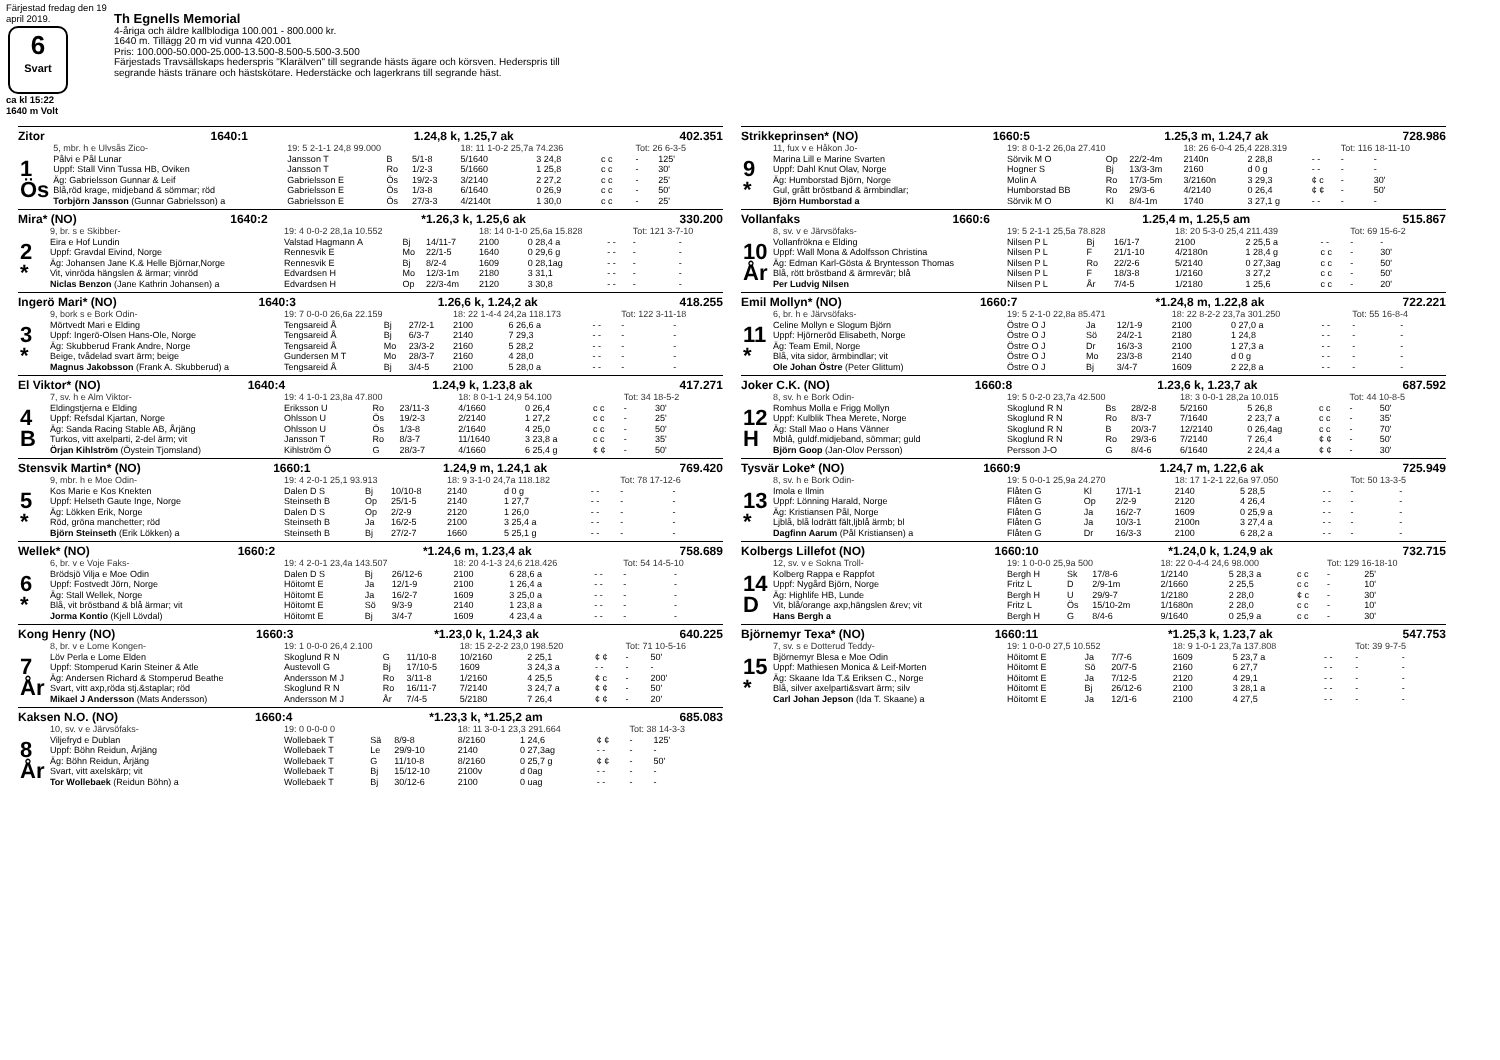Färjestad fredag den 19 april 2019.
6
Svart
ca kl 15:22
1640 m Volt
Th Egnells Memorial
4-åriga och äldre kallblodiga 100.001 - 800.000 kr.
1640 m. Tillägg 20 m vid vunna 420.001
Pris: 100.000-50.000-25.000-13.500-8.500-5.500-3.500
Färjestads Travsällskaps hederspris "Klarälven" till segrande hästs ägare och körsven. Hederspris till
segrande hästs tränare och hästskötare. Hederstäcke och lagerkrans till segrande häst.
Zitor 1640:1 1.24,8 k, 1.25,7 ak 402.351
| | 5, mbr. h e Ulvsås Zico- | 19: 5 2-1-1 24,8 99.000 | | | 18: 11 1-0-2 25,7a 74.236 | | | Tot: 26 6-3-5 | |
| 1 | Pålvi e Pål Lunar | Jansson T | B | 5/1-8 | 5/1640 | 3 24,8 | c c | - | 125' |
| | Uppf: Stall Vinn Tussa HB, Oviken | Jansson T | Ro | 1/2-3 | 5/1660 | 1 25,8 | c c | - | 30' |
| | Äg: Gabrielsson Gunnar & Leif | Gabrielsson E | Ös | 19/2-3 | 3/2140 | 2 27,2 | c c | - | 25' |
| Ös | Blå,röd krage, midjeband & sömmar; röd | Gabrielsson E | Ös | 1/3-8 | 6/1640 | 0 26,9 | c c | - | 50' |
| | Torbjörn Jansson (Gunnar Gabrielsson) a | Gabrielsson E | Ös | 27/3-3 | 4/2140t | 1 30,0 | c c | - | 25' |
Mira* (NO) 1640:2 *1.26,3 k, 1.25,6 ak 330.200
| | 9, br. s e Skibber- | 19: 4 0-0-2 28,1a 10.552 | | | 18: 14 0-1-0 25,6a 15.828 | | | Tot: 121 3-7-10 | |
| 2 | Eira e Hof Lundin | Valstad Hagmann A | Bj | 14/11-7 | 2100 | 0 28,4 a | - - | - | - |
| | Uppf: Gravdal Eivind, Norge | Rennesvik E | Mo | 22/1-5 | 1640 | 0 29,6 g | - - | - | - |
| | Äg: Johansen Jane K.& Helle Björnar,Norge | Rennesvik E | Bj | 8/2-4 | 1609 | 0 28,1ag | - - | - | - |
| * | Vit, vinröda hängslen & ärmar; vinröd | Edvardsen H | Mo | 12/3-1m | 2180 | 3 31,1 | - - | - | - |
| | Niclas Benzon (Jane Kathrin Johansen) a | Edvardsen H | Op | 22/3-4m | 2120 | 3 30,8 | - - | - | - |
Ingerö Mari* (NO) 1640:3 1.26,6 k, 1.24,2 ak 418.255
| | 9, bork s e Bork Odin- | 19: 7 0-0-0 26,6a 22.159 | | | 18: 22 1-4-4 24,2a 118.173 | | | Tot: 122 3-11-18 | |
| 3 | Mörtvedt Mari e Elding | Tengsareid Å | Bj | 27/2-1 | 2100 | 6 26,6 a | - - | - | - |
| | Uppf: Ingerö-Olsen Hans-Ole, Norge | Tengsareid Å | Bj | 6/3-7 | 2140 | 7 29,3 | - - | - | - |
| | Äg: Skubberud Frank Andre, Norge | Tengsareid Å | Mo | 23/3-2 | 2160 | 5 28,2 | - - | - | - |
| * | Beige, tvådelad svart ärm; beige | Gundersen M T | Mo | 28/3-7 | 2160 | 4 28,0 | - - | - | - |
| | Magnus Jakobsson (Frank A. Skubberud) a | Tengsareid Å | Bj | 3/4-5 | 2100 | 5 28,0 a | - - | - | - |
El Viktor* (NO) 1640:4 1.24,9 k, 1.23,8 ak 417.271
| | 7, sv. h e Alm Viktor- | 19: 4 1-0-1 23,8a 47.800 | | | 18: 8 0-1-1 24,9 54.100 | | | Tot: 34 18-5-2 | |
| 4 | Eldingstjerna e Elding | Eriksson U | Ro | 23/11-3 | 4/1660 | 0 26,4 | c c | - | 30' |
| | Uppf: Refsdal Kjartan, Norge | Ohlsson U | Ös | 19/2-3 | 2/2140 | 1 27,2 | c c | - | 25' |
| | Äg: Sanda Racing Stable AB, Årjäng | Ohlsson U | Ös | 1/3-8 | 2/1640 | 4 25,0 | c c | - | 50' |
| B | Turkos, vitt axelparti, 2-del ärm; vit | Jansson T | Ro | 8/3-7 | 11/1640 | 3 23,8 a | c c | - | 35' |
| | Örjan Kihlström (Öystein Tjomsland) | Kihlström Ö | G | 28/3-7 | 4/1660 | 6 25,4 g | ¢ ¢ | - | 50' |
Stensvik Martin* (NO) 1660:1 1.24,9 m, 1.24,1 ak 769.420
| | 9, mbr. h e Moe Odin- | 19: 4 2-0-1 25,1 93.913 | | | 18: 9 3-1-0 24,7a 118.182 | | | Tot: 78 17-12-6 | |
| 5 | Kos Marie e Kos Knekten | Dalen D S | Bj | 10/10-8 | 2140 | d 0 g | - - | - | - |
| | Uppf: Helseth Gaute Inge, Norge | Steinseth B | Op | 25/1-5 | 2140 | 1 27,7 | - - | - | - |
| | Äg: Lökken Erik, Norge | Dalen D S | Op | 2/2-9 | 2120 | 1 26,0 | - - | - | - |
| * | Röd, gröna manchetter; röd | Steinseth B | Ja | 16/2-5 | 2100 | 3 25,4 a | - - | - | - |
| | Björn Steinseth (Erik Lökken) a | Steinseth B | Bj | 27/2-7 | 1660 | 5 25,1 g | - - | - | - |
Wellek* (NO) 1660:2 *1.24,6 m, 1.23,4 ak 758.689
| | 6, br. v e Voje Faks- | 19: 4 2-0-1 23,4a 143.507 | | | 18: 20 4-1-3 24,6 218.426 | | | Tot: 54 14-5-10 | |
| 6 | Brödsjö Vilja e Moe Odin | Dalen D S | Bj | 26/12-6 | 2100 | 6 28,6 a | - - | - | - |
| | Uppf: Fostvedt Jörn, Norge | Höitomt E | Ja | 12/1-9 | 2100 | 1 26,4 a | - - | - | - |
| | Äg: Stall Wellek, Norge | Höitomt E | Ja | 16/2-7 | 1609 | 3 25,0 a | - - | - | - |
| * | Blå, vit bröstband & blå ärmar; vit | Höitomt E | Sö | 9/3-9 | 2140 | 1 23,8 a | - - | - | - |
| | Jorma Kontio (Kjell Lövdal) | Höitomt E | Bj | 3/4-7 | 1609 | 4 23,4 a | - - | - | - |
Kong Henry (NO) 1660:3 *1.23,0 k, 1.24,3 ak 640.225
| | 8, br. v e Lome Kongen- | 19: 1 0-0-0 26,4 2.100 | | | 18: 15 2-2-2 23,0 198.520 | | | Tot: 71 10-5-16 | |
| 7 | Löv Perla e Lome Elden | Skoglund R N | G | 11/10-8 | 10/2160 | 2 25,1 | ¢ ¢ | - | 50' |
| | Uppf: Stomperud Karin Steiner & Atle | Austevoll G | Bj | 17/10-5 | 1609 | 3 24,3 a | - - | - | - |
| | Äg: Andersen Richard & Stomperud Beathe | Andersson M J | Ro | 3/11-8 | 1/2160 | 4 25,5 | ¢ c | - | 200' |
| År | Svart, vitt axp,röda stj.&staplar; röd | Skoglund R N | Ro | 16/11-7 | 7/2140 | 3 24,7 a | ¢ ¢ | - | 50' |
| | Mikael J Andersson (Mats Andersson) | Andersson M J | År | 7/4-5 | 5/2180 | 7 26,4 | ¢ ¢ | - | 20' |
Kaksen N.O. (NO) 1660:4 *1.23,3 k, *1.25,2 am 685.083
| | 10, sv. v e Järvsöfaks- | 19: 0 0-0-0 0 | | | 18: 11 3-0-1 23,3 291.664 | | | Tot: 38 14-3-3 | |
| 8 | Viljefryd e Dublan | Wollebaek T | Sä | 8/9-8 | 8/2160 | 1 24,6 | ¢ ¢ | - | 125' |
| | Uppf: Böhn Reidun, Årjäng | Wollebaek T | Le | 29/9-10 | 2140 | 0 27,3ag | - - | - | - |
| | Äg: Böhn Reidun, Årjäng | Wollebaek T | G | 11/10-8 | 8/2160 | 0 25,7 g | ¢ ¢ | - | 50' |
| År | Svart, vitt axelskärp; vit | Wollebaek T | Bj | 15/12-10 | 2100v | d 0ag | - - | - | - |
| | Tor Wollebaek (Reidun Böhn) a | Wollebaek T | Bj | 30/12-6 | 2100 | 0 uag | - - | - | - |
Strikkeprinsen* (NO) 1660:5 1.25,3 m, 1.24,7 ak 728.986
| | 11, fux v e Håkon Jo- | 19: 8 0-1-2 26,0a 27.410 | | | 18: 26 6-0-4 25,4 228.319 | | | Tot: 116 18-11-10 | |
| 9 | Marina Lill e Marine Svarten | Sörvik M O | Op | 22/2-4m | 2140n | 2 28,8 | - - | - | - |
| | Uppf: Dahl Knut Olav, Norge | Hogner S | Bj | 13/3-3m | 2160 | d 0 g | - - | - | - |
| | Äg: Humborstad Björn, Norge | Molin A | Ro | 17/3-5m | 3/2160n | 3 29,3 | ¢ c | - | 30' |
| * | Gul, grått bröstband & ärmbindlar; | Humborstad BB | Ro | 29/3-6 | 4/2140 | 0 26,4 | ¢ ¢ | - | 50' |
| | Björn Humborstad a | Sörvik M O | Kl | 8/4-1m | 1740 | 3 27,1 g | - - | - | - |
Vollanfaks 1660:6 1.25,4 m, 1.25,5 am 515.867
| | 8, sv. v e Järvsöfaks- | 19: 5 2-1-1 25,5a 78.828 | | | 18: 20 5-3-0 25,4 211.439 | | | Tot: 69 15-6-2 | |
| 10 | Vollanfrökna e Elding | Nilsen P L | Bj | 16/1-7 | 2100 | 2 25,5 a | - - | - | - |
| | Uppf: Wall Mona & Adolfsson Christina | Nilsen P L | F | 21/1-10 | 4/2180n | 1 28,4 g | c c | - | 30' |
| | Äg: Edman Karl-Gösta & Bryntesson Thomas | Nilsen P L | Ro | 22/2-6 | 5/2140 | 0 27,3ag | c c | - | 50' |
| År | Blå, rött bröstband & ärmrevär; blå | Nilsen P L | F | 18/3-8 | 1/2160 | 3 27,2 | c c | - | 50' |
| | Per Ludvig Nilsen | Nilsen P L | År | 7/4-5 | 1/2180 | 1 25,6 | c c | - | 20' |
Emil Mollyn* (NO) 1660:7 *1.24,8 m, 1.22,8 ak 722.221
| | 6, br. h e Järvsöfaks- | 19: 5 2-1-0 22,8a 85.471 | | | 18: 22 8-2-2 23,7a 301.250 | | | Tot: 55 16-8-4 | |
| 11 | Celine Mollyn e Slogum Björn | Östre O J | Ja | 12/1-9 | 2100 | 0 27,0 a | - - | - | - |
| | Uppf: Hjörneröd Elisabeth, Norge | Östre O J | Sö | 24/2-1 | 2180 | 1 24,8 | - - | - | - |
| | Äg: Team Emil, Norge | Östre O J | Dr | 16/3-3 | 2100 | 1 27,3 a | - - | - | - |
| * | Blå, vita sidor, ärmbindlar; vit | Östre O J | Mo | 23/3-8 | 2140 | d 0 g | - - | - | - |
| | Ole Johan Östre (Peter Glittum) | Östre O J | Bj | 3/4-7 | 1609 | 2 22,8 a | - - | - | - |
Joker C.K. (NO) 1660:8 1.23,6 k, 1.23,7 ak 687.592
| | 8, sv. h e Bork Odin- | 19: 5 0-2-0 23,7a 42.500 | | | 18: 3 0-0-1 28,2a 10.015 | | | Tot: 44 10-8-5 | |
| 12 | Romhus Molla e Frigg Mollyn | Skoglund R N | Bs | 28/2-8 | 5/2160 | 5 26,8 | c c | - | 50' |
| | Uppf: Kulblik Thea Merete, Norge | Skoglund R N | Ro | 8/3-7 | 7/1640 | 2 23,7 a | c c | - | 35' |
| | Äg: Stall Mao o Hans Vänner | Skoglund R N | B | 20/3-7 | 12/2140 | 0 26,4ag | c c | - | 70' |
| H | Mblå, guldf.midjeband, sömmar; guld | Skoglund R N | Ro | 29/3-6 | 7/2140 | 7 26,4 | ¢ ¢ | - | 50' |
| | Björn Goop (Jan-Olov Persson) | Persson J-O | G | 8/4-6 | 6/1640 | 2 24,4 a | ¢ ¢ | - | 30' |
Tysvär Loke* (NO) 1660:9 1.24,7 m, 1.22,6 ak 725.949
| | 8, sv. h e Bork Odin- | 19: 5 0-0-1 25,9a 24.270 | | | 18: 17 1-2-1 22,6a 97.050 | | | Tot: 50 13-3-5 | |
| 13 | Imola e Ilmin | Flåten G | Kl | 17/1-1 | 2140 | 5 28,5 | - - | - | - |
| | Uppf: Lönning Harald, Norge | Flåten G | Op | 2/2-9 | 2120 | 4 26,4 | - - | - | - |
| | Äg: Kristiansen Pål, Norge | Flåten G | Ja | 16/2-7 | 1609 | 0 25,9 a | - - | - | - |
| * | Ljblå, blå lodrätt fält,ljblå ärmb; bl | Flåten G | Ja | 10/3-1 | 2100n | 3 27,4 a | - - | - | - |
| | Dagfinn Aarum (Pål Kristiansen) a | Flåten G | Dr | 16/3-3 | 2100 | 6 28,2 a | - - | - | - |
Kolbergs Lillefot (NO) 1660:10 *1.24,0 k, 1.24,9 ak 732.715
| | 12, sv. v e Sokna Troll- | 19: 1 0-0-0 25,9a 500 | | | 18: 22 0-4-4 24,6 98.000 | | | Tot: 129 16-18-10 | |
| 14 | Kolberg Rappa e Rappfot | Bergh H | Sk | 17/8-6 | 1/2140 | 5 28,3 a | c c | - | 25' |
| | Uppf: Nygård Björn, Norge | Fritz L | D | 2/9-1m | 2/1660 | 2 25,5 | c c | - | 10' |
| | Äg: Highlife HB, Lunde | Bergh H | U | 29/9-7 | 1/2180 | 2 28,0 | ¢ c | - | 30' |
| D | Vit, blå/orange axp,hängslen &rev; vit | Fritz L | Ös | 15/10-2m | 1/1680n | 2 28,0 | c c | - | 10' |
| | Hans Bergh a | Bergh H | G | 8/4-6 | 9/1640 | 0 25,9 a | c c | - | 30' |
Björnemyr Texa* (NO) 1660:11 *1.25,3 k, 1.23,7 ak 547.753
| | 7, sv. s e Dotterud Teddy- | 19: 1 0-0-0 27,5 10.552 | | | 18: 9 1-0-1 23,7a 137.808 | | | Tot: 39 9-7-5 | |
| 15 | Björnemyr Blesa e Moe Odin | Höitomt E | Ja | 7/7-6 | 1609 | 5 23,7 a | - - | - | - |
| | Uppf: Mathiesen Monica & Leif-Morten | Höitomt E | Sö | 20/7-5 | 2160 | 6 27,7 | - - | - | - |
| | Äg: Skaane Ida T.& Eriksen C., Norge | Höitomt E | Ja | 7/12-5 | 2120 | 4 29,1 | - - | - | - |
| * | Blå, silver axelparti&svart ärm; silv | Höitomt E | Bj | 26/12-6 | 2100 | 3 28,1 a | - - | - | - |
| | Carl Johan Jepson (Ida T. Skaane) a | Höitomt E | Ja | 12/1-6 | 2100 | 4 27,5 | - - | - | - |